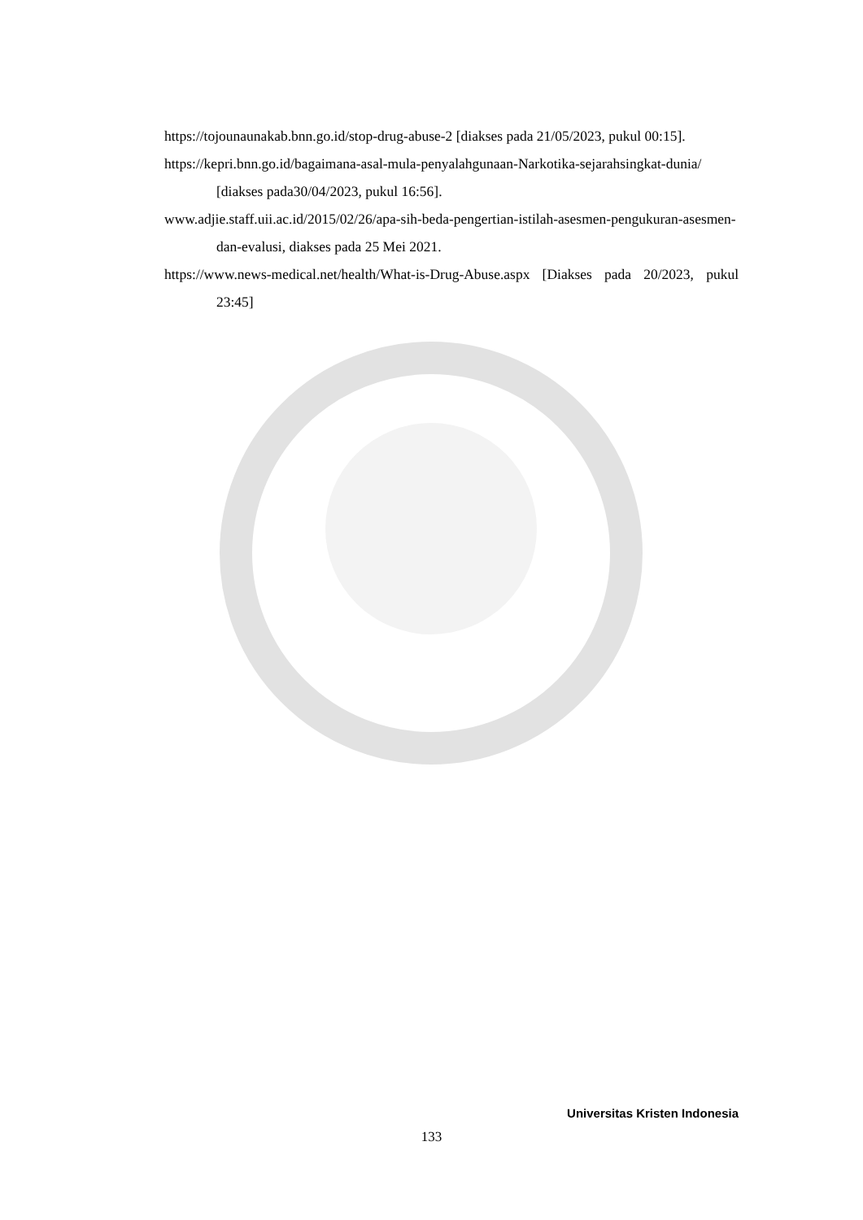https://tojounaunakab.bnn.go.id/stop-drug-abuse-2 [diakses pada 21/05/2023, pukul 00:15].
https://kepri.bnn.go.id/bagaimana-asal-mula-penyalahgunaan-Narkotika-sejarahsingkat-dunia/ [diakses pada30/04/2023, pukul 16:56].
www.adjie.staff.uii.ac.id/2015/02/26/apa-sih-beda-pengertian-istilah-asesmen-pengukuran-asesmen-dan-evalusi, diakses pada 25 Mei 2021.
https://www.news-medical.net/health/What-is-Drug-Abuse.aspx [Diakses pada 20/2023, pukul 23:45]
Universitas Kristen Indonesia
133